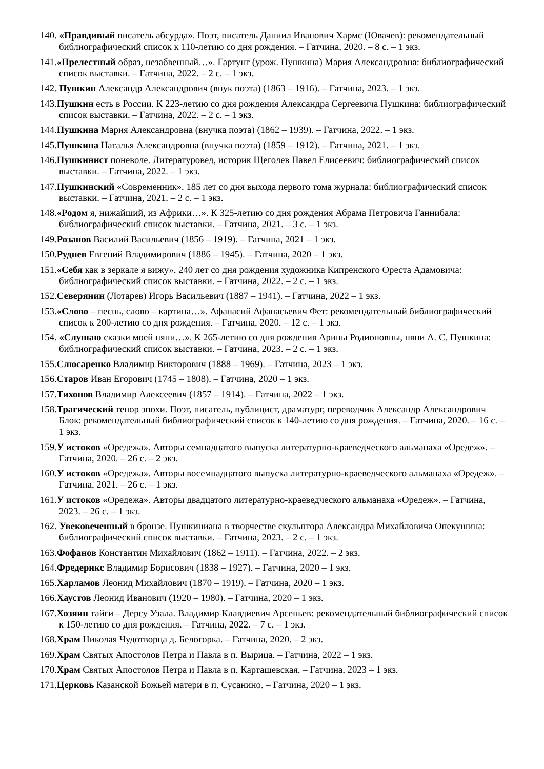140. «Правдивый писатель абсурда». Поэт, писатель Даниил Иванович Хармс (Ювачев): рекомендательный библиографический список к 110-летию со дня рождения. – Гатчина, 2020. – 8 с. – 1 экз.
141.«Прелестный образ, незабвенный…». Гартунг (урож. Пушкина) Мария Александровна: библиографический список выставки. – Гатчина, 2022. – 2 с. – 1 экз.
142. Пушкин Александр Александрович (внук поэта) (1863 – 1916). – Гатчина, 2023. – 1 экз.
143.Пушкин есть в России. К 223-летию со дня рождения Александра Сергеевича Пушкина: библиографический список выставки. – Гатчина, 2022. – 2 с. – 1 экз.
144.Пушкина Мария Александровна (внучка поэта) (1862 – 1939). – Гатчина, 2022. – 1 экз.
145.Пушкина Наталья Александровна (внучка поэта) (1859 – 1912). – Гатчина, 2021. – 1 экз.
146.Пушкинист поневоле. Литературовед, историк Щеголев Павел Елисеевич: библиографический список выставки. – Гатчина, 2022. – 1 экз.
147.Пушкинский «Современник». 185 лет со дня выхода первого тома журнала: библиографический список выставки. – Гатчина, 2021. – 2 с. – 1 экз.
148.«Родом я, нижайший, из Африки…». К 325-летию со дня рождения Абрама Петровича Ганнибала: библиографический список выставки. – Гатчина, 2021. – 3 с. – 1 экз.
149.Розанов Василий Васильевич (1856 – 1919). – Гатчина, 2021 – 1 экз.
150.Руднев Евгений Владимирович (1886 – 1945). – Гатчина, 2020 – 1 экз.
151.«Себя как в зеркале я вижу». 240 лет со дня рождения художника Кипренского Ореста Адамовича: библиографический список выставки. – Гатчина, 2022. – 2 с. – 1 экз.
152.Северянин (Лотарев) Игорь Васильевич (1887 – 1941). – Гатчина, 2022 – 1 экз.
153.«Слово – песнь, слово – картина…». Афанасий Афанасьевич Фет: рекомендательный библиографический список к 200-летию со дня рождения. – Гатчина, 2020. – 12 с. – 1 экз.
154. «Слушаю сказки моей няни…». К 265-летию со дня рождения Арины Родионовны, няни А. С. Пушкина: библиографический список выставки. – Гатчина, 2023. – 2 с. – 1 экз.
155.Слюсаренко Владимир Викторович (1888 – 1969). – Гатчина, 2023 – 1 экз.
156.Старов Иван Егорович (1745 – 1808). – Гатчина, 2020 – 1 экз.
157.Тихонов Владимир Алексеевич (1857 – 1914). – Гатчина, 2022 – 1 экз.
158.Трагический тенор эпохи. Поэт, писатель, публицист, драматург, переводчик Александр Александрович Блок: рекомендательный библиографический список к 140-летию со дня рождения. – Гатчина, 2020. – 16 с. – 1 экз.
159.У истоков «Оредежа». Авторы семнадцатого выпуска литературно-краеведческого альманаха «Оредеж». – Гатчина, 2020. – 26 с. – 2 экз.
160.У истоков «Оредежа». Авторы восемнадцатого выпуска литературно-краеведческого альманаха «Оредеж». – Гатчина, 2021. – 26 с. – 1 экз.
161.У истоков «Оредежа». Авторы двадцатого литературно-краеведческого альманаха «Оредеж». – Гатчина, 2023. – 26 с. – 1 экз.
162. Увековеченный в бронзе. Пушкиниана в творчестве скульптора Александра Михайловича Опекушина: библиографический список выставки. – Гатчина, 2023. – 2 с. – 1 экз.
163.Фофанов Константин Михайлович (1862 – 1911). – Гатчина, 2022. – 2 экз.
164.Фредерикс Владимир Борисович (1838 – 1927). – Гатчина, 2020 – 1 экз.
165.Харламов Леонид Михайлович (1870 – 1919). – Гатчина, 2020 – 1 экз.
166.Хаустов Леонид Иванович (1920 – 1980). – Гатчина, 2020 – 1 экз.
167.Хозяин тайги – Дерсу Узала. Владимир Клавдиевич Арсеньев: рекомендательный библиографический список к 150-летию со дня рождения. – Гатчина, 2022. – 7 с. – 1 экз.
168.Храм Николая Чудотворца д. Белогорка. – Гатчина, 2020. – 2 экз.
169.Храм Святых Апостолов Петра и Павла в п. Вырица. – Гатчина, 2022 – 1 экз.
170.Храм Святых Апостолов Петра и Павла в п. Карташевская. – Гатчина, 2023 – 1 экз.
171.Церковь Казанской Божьей матери в п. Сусанино. – Гатчина, 2020 – 1 экз.